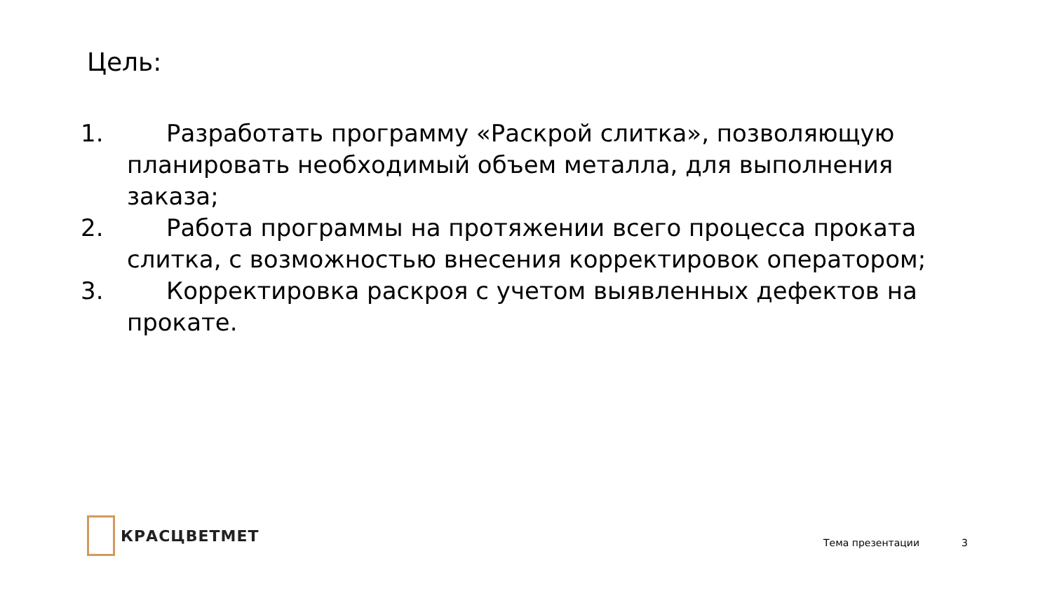Цель:
1. Разработать программу «Раскрой слитка», позволяющую планировать необходимый объем металла, для выполнения заказа;
2. Работа программы на протяжении всего процесса проката слитка, с возможностью внесения корректировок оператором;
3. Корректировка раскроя с учетом выявленных дефектов на прокате.
КРАСЦВЕТМЕТ
Тема презентации 3